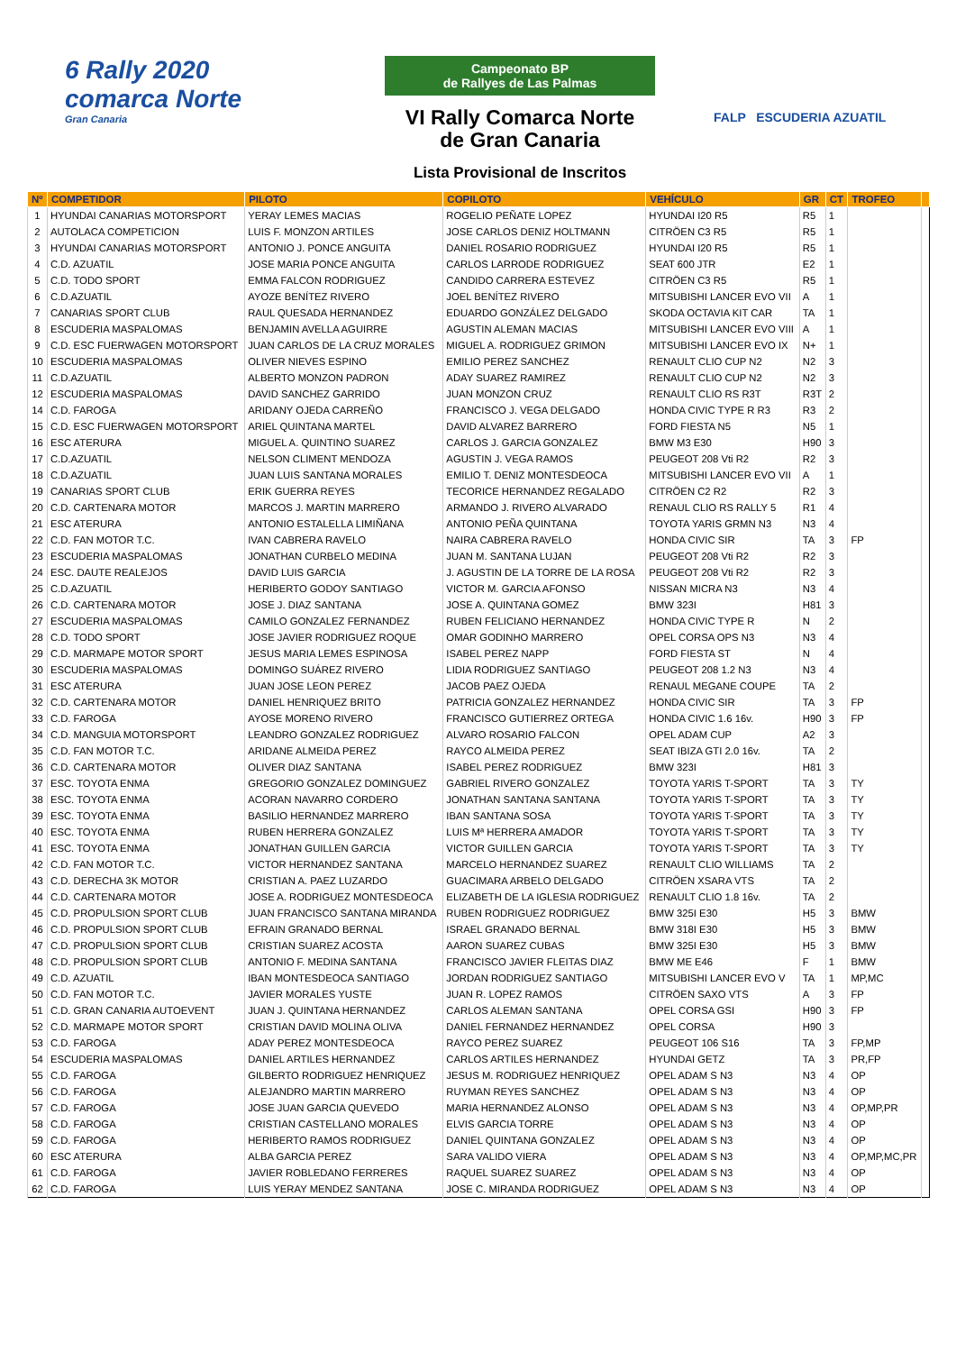6 Rally 2020
comarca Norte
Gran Canaria
Campeonato BP
de Rallyes de Las Palmas
VI Rally Comarca Norte
de Gran Canaria
Lista Provisional de Inscritos
FALP ESCUDERIA AZUATIL
| Nº | COMPETIDOR | PILOTO | COPILOTO | VEHÍCULO | GR | CT | TROFEO | |
| --- | --- | --- | --- | --- | --- | --- | --- | --- |
| 1 | HYUNDAI CANARIAS MOTORSPORT | YERAY LEMES MACIAS | ROGELIO PEÑATE LOPEZ | HYUNDAI I20 R5 | R5 | 1 | | |
| 2 | AUTOLACA COMPETICION | LUIS F. MONZON ARTILES | JOSE CARLOS DENIZ HOLTMANN | CITRÖEN C3 R5 | R5 | 1 | | |
| 3 | HYUNDAI CANARIAS MOTORSPORT | ANTONIO J. PONCE ANGUITA | DANIEL ROSARIO RODRIGUEZ | HYUNDAI I20 R5 | R5 | 1 | | |
| 4 | C.D. AZUATIL | JOSE MARIA PONCE ANGUITA | CARLOS LARRODE RODRIGUEZ | SEAT 600 JTR | E2 | 1 | | |
| 5 | C.D. TODO SPORT | EMMA FALCON RODRIGUEZ | CANDIDO CARRERA ESTEVEZ | CITRÖEN C3 R5 | R5 | 1 | | |
| 6 | C.D.AZUATIL | AYOZE BENÍTEZ RIVERO | JOEL BENÍTEZ RIVERO | MITSUBISHI LANCER EVO VII | A | 1 | | |
| 7 | CANARIAS SPORT CLUB | RAUL QUESADA HERNANDEZ | EDUARDO GONZÁLEZ DELGADO | SKODA OCTAVIA KIT CAR | TA | 1 | | |
| 8 | ESCUDERIA MASPALOMAS | BENJAMIN AVELLA AGUIRRE | AGUSTIN ALEMAN MACIAS | MITSUBISHI LANCER EVO VIII | A | 1 | | |
| 9 | C.D. ESC FUERWAGEN MOTORSPORT | JUAN CARLOS DE LA CRUZ MORALES | MIGUEL A. RODRIGUEZ GRIMON | MITSUBISHI LANCER EVO IX | N+ | 1 | | |
| 10 | ESCUDERIA MASPALOMAS | OLIVER NIEVES ESPINO | EMILIO PEREZ SANCHEZ | RENAULT CLIO CUP N2 | N2 | 3 | | |
| 11 | C.D.AZUATIL | ALBERTO MONZON PADRON | ADAY SUAREZ RAMIREZ | RENAULT CLIO CUP N2 | N2 | 3 | | |
| 12 | ESCUDERIA MASPALOMAS | DAVID SANCHEZ GARRIDO | JUAN MONZON CRUZ | RENAULT CLIO RS R3T | R3T | 2 | | |
| 14 | C.D. FAROGA | ARIDANY OJEDA CARREÑO | FRANCISCO J. VEGA DELGADO | HONDA CIVIC TYPE R R3 | R3 | 2 | | |
| 15 | C.D. ESC FUERWAGEN MOTORSPORT | ARIEL QUINTANA MARTEL | DAVID ALVAREZ BARRERO | FORD FIESTA N5 | N5 | 1 | | |
| 16 | ESC ATERURA | MIGUEL A. QUINTINO SUAREZ | CARLOS J. GARCIA GONZALEZ | BMW M3 E30 | H90 | 3 | | |
| 17 | C.D.AZUATIL | NELSON CLIMENT MENDOZA | AGUSTIN J. VEGA RAMOS | PEUGEOT 208 Vti R2 | R2 | 3 | | |
| 18 | C.D.AZUATIL | JUAN LUIS SANTANA MORALES | EMILIO T. DENIZ MONTESDEOCA | MITSUBISHI LANCER EVO VII | A | 1 | | |
| 19 | CANARIAS SPORT CLUB | ERIK GUERRA REYES | TECORICE HERNANDEZ REGALADO | CITRÖEN C2 R2 | R2 | 3 | | |
| 20 | C.D. CARTENARA MOTOR | MARCOS J. MARTIN MARRERO | ARMANDO J. RIVERO ALVARADO | RENAUL CLIO RS RALLY 5 | R1 | 4 | | |
| 21 | ESC ATERURA | ANTONIO ESTALELLA LIMIÑANA | ANTONIO PEÑA QUINTANA | TOYOTA YARIS GRMN N3 | N3 | 4 | | |
| 22 | C.D. FAN MOTOR T.C. | IVAN CABRERA RAVELO | NAIRA CABRERA RAVELO | HONDA CIVIC SIR | TA | 3 | FP | |
| 23 | ESCUDERIA MASPALOMAS | JONATHAN CURBELO MEDINA | JUAN M. SANTANA LUJAN | PEUGEOT 208 Vti R2 | R2 | 3 | | |
| 24 | ESC. DAUTE REALEJOS | DAVID LUIS GARCIA | J. AGUSTIN DE LA TORRE DE LA ROSA | PEUGEOT 208 Vti R2 | R2 | 3 | | |
| 25 | C.D.AZUATIL | HERIBERTO GODOY SANTIAGO | VICTOR M. GARCIA AFONSO | NISSAN MICRA N3 | N3 | 4 | | |
| 26 | C.D. CARTENARA MOTOR | JOSE J. DIAZ SANTANA | JOSE A. QUINTANA GOMEZ | BMW 323I | H81 | 3 | | |
| 27 | ESCUDERIA MASPALOMAS | CAMILO GONZALEZ FERNANDEZ | RUBEN FELICIANO HERNANDEZ | HONDA CIVIC TYPE R | N | 2 | | |
| 28 | C.D. TODO SPORT | JOSE JAVIER RODRIGUEZ ROQUE | OMAR GODINHO MARRERO | OPEL CORSA OPS N3 | N3 | 4 | | |
| 29 | C.D. MARMAPE MOTOR SPORT | JESUS MARIA LEMES ESPINOSA | ISABEL PEREZ NAPP | FORD FIESTA ST | N | 4 | | |
| 30 | ESCUDERIA MASPALOMAS | DOMINGO SUÁREZ RIVERO | LIDIA RODRIGUEZ SANTIAGO | PEUGEOT 208 1.2 N3 | N3 | 4 | | |
| 31 | ESC ATERURA | JUAN JOSE LEON PEREZ | JACOB PAEZ OJEDA | RENAUL MEGANE COUPE | TA | 2 | | |
| 32 | C.D. CARTENARA MOTOR | DANIEL HENRIQUEZ BRITO | PATRICIA GONZALEZ HERNANDEZ | HONDA CIVIC SIR | TA | 3 | FP | |
| 33 | C.D. FAROGA | AYOSE MORENO RIVERO | FRANCISCO GUTIERREZ ORTEGA | HONDA CIVIC 1.6 16v. | H90 | 3 | FP | |
| 34 | C.D. MANGUIA MOTORSPORT | LEANDRO GONZALEZ RODRIGUEZ | ALVARO ROSARIO FALCON | OPEL ADAM CUP | A2 | 3 | | |
| 35 | C.D. FAN MOTOR T.C. | ARIDANE ALMEIDA PEREZ | RAYCO ALMEIDA PEREZ | SEAT IBIZA GTI 2.0 16v. | TA | 2 | | |
| 36 | C.D. CARTENARA MOTOR | OLIVER DIAZ SANTANA | ISABEL PEREZ RODRIGUEZ | BMW 323I | H81 | 3 | | |
| 37 | ESC. TOYOTA ENMA | GREGORIO GONZALEZ DOMINGUEZ | GABRIEL RIVERO GONZALEZ | TOYOTA YARIS T-SPORT | TA | 3 | TY | |
| 38 | ESC. TOYOTA ENMA | ACORAN NAVARRO CORDERO | JONATHAN SANTANA SANTANA | TOYOTA YARIS T-SPORT | TA | 3 | TY | |
| 39 | ESC. TOYOTA ENMA | BASILIO HERNANDEZ MARRERO | IBAN SANTANA SOSA | TOYOTA YARIS T-SPORT | TA | 3 | TY | |
| 40 | ESC. TOYOTA ENMA | RUBEN HERRERA GONZALEZ | LUIS Mª HERRERA AMADOR | TOYOTA YARIS T-SPORT | TA | 3 | TY | |
| 41 | ESC. TOYOTA ENMA | JONATHAN GUILLEN GARCIA | VICTOR GUILLEN GARCIA | TOYOTA YARIS T-SPORT | TA | 3 | TY | |
| 42 | C.D. FAN MOTOR T.C. | VICTOR HERNANDEZ SANTANA | MARCELO HERNANDEZ SUAREZ | RENAULT CLIO WILLIAMS | TA | 2 | | |
| 43 | C.D. DERECHA 3K MOTOR | CRISTIAN A. PAEZ LUZARDO | GUACIMARA ARBELO DELGADO | CITRÖEN XSARA VTS | TA | 2 | | |
| 44 | C.D. CARTENARA MOTOR | JOSE A. RODRIGUEZ MONTESDEOCA | ELIZABETH DE LA IGLESIA RODRIGUEZ | RENAULT CLIO 1.8 16v. | TA | 2 | | |
| 45 | C.D. PROPULSION SPORT CLUB | JUAN FRANCISCO SANTANA MIRANDA | RUBEN RODRIGUEZ RODRIGUEZ | BMW 325I E30 | H5 | 3 | BMW | |
| 46 | C.D. PROPULSION SPORT CLUB | EFRAIN GRANADO BERNAL | ISRAEL GRANADO BERNAL | BMW 318I E30 | H5 | 3 | BMW | |
| 47 | C.D. PROPULSION SPORT CLUB | CRISTIAN SUAREZ ACOSTA | AARON SUAREZ CUBAS | BMW 325I E30 | H5 | 3 | BMW | |
| 48 | C.D. PROPULSION SPORT CLUB | ANTONIO F. MEDINA SANTANA | FRANCISCO JAVIER FLEITAS DIAZ | BMW ME E46 | F | 1 | BMW | |
| 49 | C.D. AZUATIL | IBAN MONTESDEOCA SANTIAGO | JORDAN RODRIGUEZ SANTIAGO | MITSUBISHI LANCER EVO V | TA | 1 | MP,MC | |
| 50 | C.D. FAN MOTOR T.C. | JAVIER MORALES YUSTE | JUAN R. LOPEZ RAMOS | CITRÖEN SAXO VTS | A | 3 | FP | |
| 51 | C.D. GRAN CANARIA AUTOEVENT | JUAN J. QUINTANA HERNANDEZ | CARLOS ALEMAN SANTANA | OPEL CORSA GSI | H90 | 3 | FP | |
| 52 | C.D. MARMAPE MOTOR SPORT | CRISTIAN DAVID MOLINA OLIVA | DANIEL FERNANDEZ HERNANDEZ | OPEL CORSA | H90 | 3 | | |
| 53 | C.D. FAROGA | ADAY PEREZ MONTESDEOCA | RAYCO PEREZ SUAREZ | PEUGEOT 106 S16 | TA | 3 | FP,MP | |
| 54 | ESCUDERIA MASPALOMAS | DANIEL ARTILES HERNANDEZ | CARLOS ARTILES HERNANDEZ | HYUNDAI GETZ | TA | 3 | PR,FP | |
| 55 | C.D. FAROGA | GILBERTO RODRIGUEZ HENRIQUEZ | JESUS M. RODRIGUEZ HENRIQUEZ | OPEL ADAM S N3 | N3 | 4 | OP | |
| 56 | C.D. FAROGA | ALEJANDRO MARTIN MARRERO | RUYMAN REYES SANCHEZ | OPEL ADAM S N3 | N3 | 4 | OP | |
| 57 | C.D. FAROGA | JOSE JUAN GARCIA QUEVEDO | MARIA HERNANDEZ ALONSO | OPEL ADAM S N3 | N3 | 4 | OP,MP,PR | |
| 58 | C.D. FAROGA | CRISTIAN CASTELLANO MORALES | ELVIS GARCIA TORRE | OPEL ADAM S N3 | N3 | 4 | OP | |
| 59 | C.D. FAROGA | HERIBERTO RAMOS RODRIGUEZ | DANIEL QUINTANA GONZALEZ | OPEL ADAM S N3 | N3 | 4 | OP | |
| 60 | ESC ATERURA | ALBA GARCIA PEREZ | SARA VALIDO VIERA | OPEL ADAM S N3 | N3 | 4 | OP,MP,MC,PR | |
| 61 | C.D. FAROGA | JAVIER ROBLEDANO FERRERES | RAQUEL SUAREZ SUAREZ | OPEL ADAM S N3 | N3 | 4 | OP | |
| 62 | C.D. FAROGA | LUIS YERAY MENDEZ SANTANA | JOSE C. MIRANDA RODRIGUEZ | OPEL ADAM S N3 | N3 | 4 | OP | |